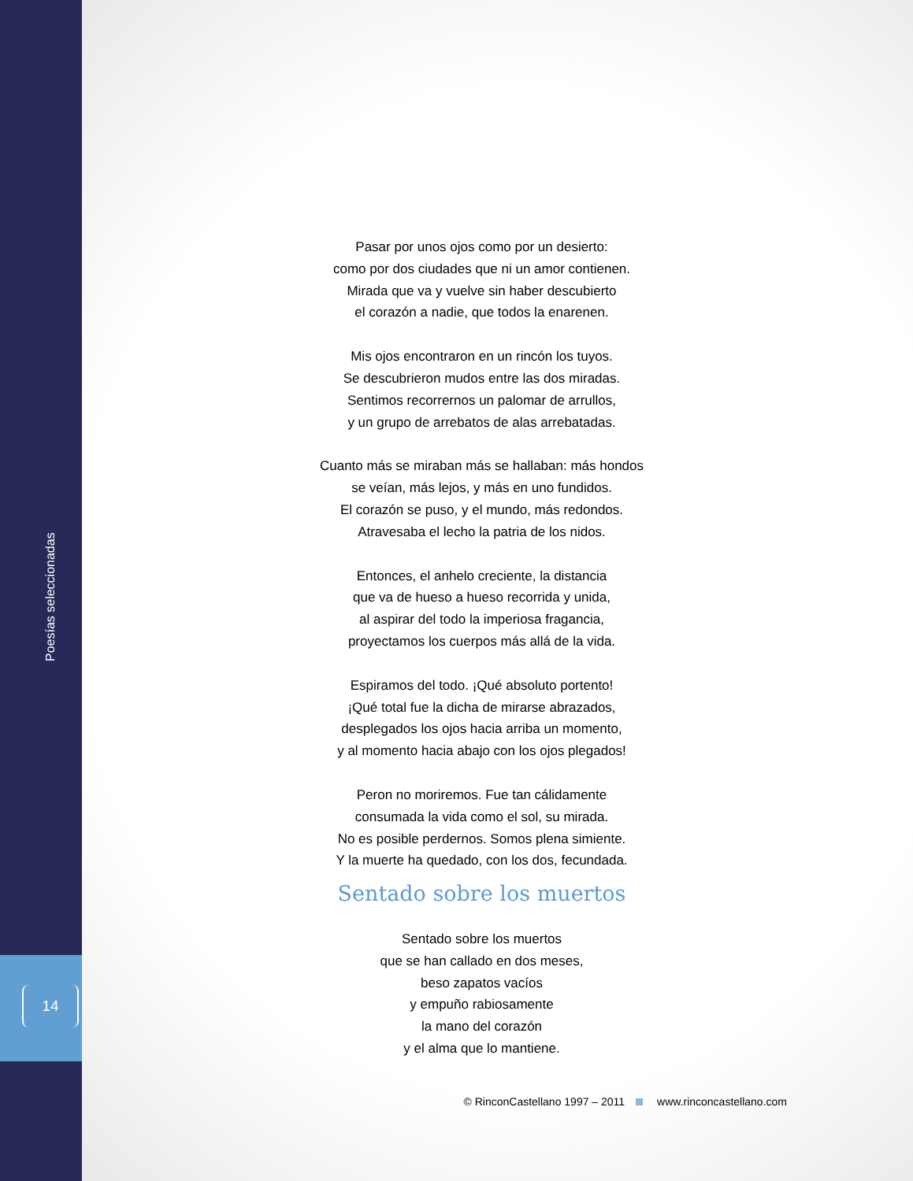Poesías seleccionadas
14
Pasar por unos ojos como por un desierto:
como por dos ciudades que ni un amor contienen.
Mirada que va y vuelve sin haber descubierto
el corazón a nadie, que todos la enarenen.
Mis ojos encontraron en un rincón los tuyos.
Se descubrieron mudos entre las dos miradas.
Sentimos recorrernos un palomar de arrullos,
y un grupo de arrebatos de alas arrebatadas.
Cuanto más se miraban más se hallaban: más hondos
se veían, más lejos, y más en uno fundidos.
El corazón se puso, y el mundo, más redondos.
Atravesaba el lecho la patria de los nidos.
Entonces, el anhelo creciente, la distancia
que va de hueso a hueso recorrida y unida,
al aspirar del todo la imperiosa fragancia,
proyectamos los cuerpos más allá de la vida.
Espiramos del todo. ¡Qué absoluto portento!
¡Qué total fue la dicha de mirarse abrazados,
desplegados los ojos hacia arriba un momento,
y al momento hacia abajo con los ojos plegados!
Peron no moriremos. Fue tan cálidamente
consumada la vida como el sol, su mirada.
No es posible perdernos. Somos plena simiente.
Y la muerte ha quedado, con los dos, fecundada.
Sentado sobre los muertos
Sentado sobre los muertos
que se han callado en dos meses,
beso zapatos vacíos
y empuño rabiosamente
la mano del corazón
y el alma que lo mantiene.
© RinconCastellano 1997 – 2011 www.rinconcastellano.com